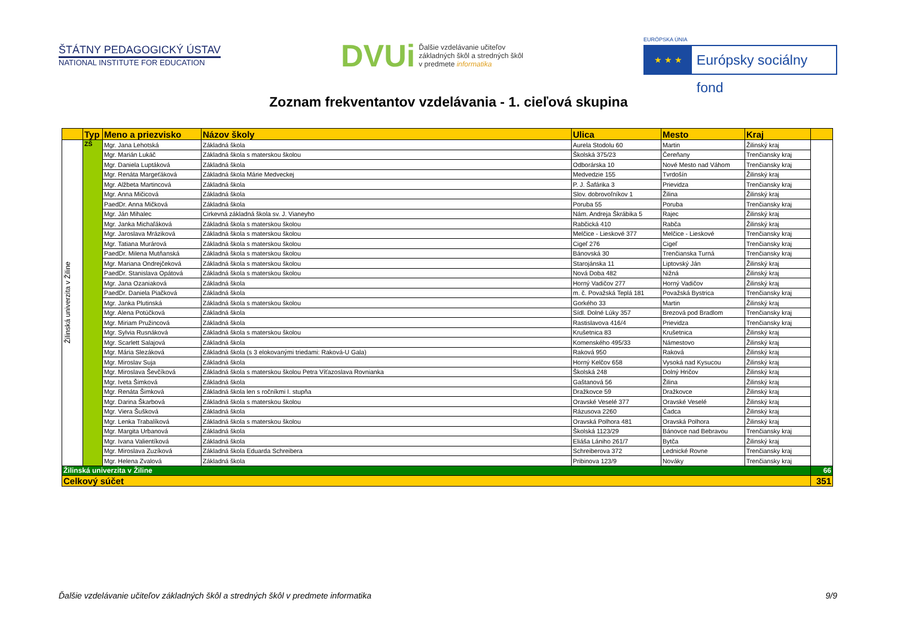ŠTÁTNY PEDAGOGICKÝ ÚSTAV
NATIONAL INSTITUTE FOR EDUCATION
DVUi
Ďalšie vzdelávanie učiteľov
základných škôl a stredných škôl
v predmete informatika
EURÓPSKA ÚNIA
★ ★ ★
Európsky sociálny fond
Zoznam frekventantov vzdelávania - 1. cieľová skupina
| | Typ | Meno a priezvisko | Názov školy | Ulica | Mesto | Kraj | |
| --- | --- | --- | --- | --- | --- | --- | --- |
| Žilinská univerzita v Žiline | ZŠ | Mgr. Jana Lehotská | Základná škola | Aurela Stodolu 60 | Martin | Žilinský kraj | |
| | | Mgr. Marián Lukáč | Základná škola s materskou školou | Školská 375/23 | Čereňany | Trenčiansky kraj | |
| | | Mgr. Daniela Luptáková | Základná škola | Odborárska 10 | Nové Mesto nad Váhom | Trenčiansky kraj | |
| | | Mgr. Renáta Margeťáková | Základná škola Márie Medveckej | Medvedzie 155 | Tvrdošín | Žilinský kraj | |
| | | Mgr. Alžbeta Martincová | Základná škola | P. J. Šafárika 3 | Prievidza | Trenčiansky kraj | |
| | | Mgr. Anna Mičicová | Základná škola | Slov. dobrovoľníkov 1 | Žilina | Žilinský kraj | |
| | | PaedDr. Anna Mičková | Základná škola | Poruba 55 | Poruba | Trenčiansky kraj | |
| | | Mgr. Ján Mihalec | Cirkevná základná škola sv. J. Vianeyho | Nám. Andreja Škrábika 5 | Rajec | Žilinský kraj | |
| | | Mgr. Janka Michaľáková | Základná škola s materskou školou | Rabčická 410 | Rabča | Žilinský kraj | |
| | | Mgr. Jaroslava Mráziková | Základná škola s materskou školou | Melčice - Lieskové 377 | Melčice - Lieskové | Trenčiansky kraj | |
| | | Mgr. Tatiana Murárová | Základná škola s materskou školou | Cigeľ 276 | Cigeľ | Trenčiansky kraj | |
| | | PaedDr. Milena Mutňanská | Základná škola s materskou školou | Bánovská 30 | Trenčianska Turná | Trenčiansky kraj | |
| | | Mgr. Mariana Ondrejčeková | Základná škola s materskou školou | Starojánska 11 | Liptovský Ján | Žilinský kraj | |
| | | PaedDr. Stanislava Opátová | Základná škola s materskou školou | Nová Doba 482 | Nižná | Žilinský kraj | |
| | | Mgr. Jana Ozaniaková | Základná škola | Horný Vadičov 277 | Horný Vadičov | Žilinský kraj | |
| | | PaedDr. Daniela Piačková | Základná škola | m. č. Považská Teplá 181 | Považská Bystrica | Trenčiansky kraj | |
| | | Mgr. Janka Plutinská | Základná škola s materskou školou | Gorkého 33 | Martin | Žilinský kraj | |
| | | Mgr. Alena Potúčková | Základná škola | Sídl. Dolné Lúky 357 | Brezová pod Bradlom | Trenčiansky kraj | |
| | | Mgr. Miriam Pružincová | Základná škola | Rastislavova 416/4 | Prievidza | Trenčiansky kraj | |
| | | Mgr. Sylvia Rusnáková | Základná škola s materskou školou | Krušetnica 83 | Krušetnica | Žilinský kraj | |
| | | Mgr. Scarlett Salajová | Základná škola | Komenského 495/33 | Námestovo | Žilinský kraj | |
| | | Mgr. Mária Slezáková | Základná škola (s 3 elokovanými triedami: Raková-U Gala) | Raková 950 | Raková | Žilinský kraj | |
| | | Mgr. Miroslav Suja | Základná škola | Horný Kelčov 658 | Vysoká nad Kysucou | Žilinský kraj | |
| | | Mgr. Miroslava Ševčíková | Základná škola s materskou školou Petra Víťazoslava Rovnianka | Školská 248 | Dolný Hričov | Žilinský kraj | |
| | | Mgr. Iveta Šimková | Základná škola | Gaštanová 56 | Žilina | Žilinský kraj | |
| | | Mgr. Renáta Šimková | Základná škola len s ročníkmi I. stupňa | Dražkovce 59 | Dražkovce | Žilinský kraj | |
| | | Mgr. Darina Škarbová | Základná škola s materskou školou | Oravské Veselé 377 | Oravské Veselé | Žilinský kraj | |
| | | Mgr. Viera Šušková | Základná škola | Rázusova 2260 | Čadca | Žilinský kraj | |
| | | Mgr. Lenka Trabalíková | Základná škola s materskou školou | Oravská Polhora 481 | Oravská Polhora | Žilinský kraj | |
| | | Mgr. Margita Urbanová | Základná škola | Školská 1123/29 | Bánovce nad Bebravou | Trenčiansky kraj | |
| | | Mgr. Ivana Valientíková | Základná škola | Eliáša Lániho 261/7 | Bytča | Žilinský kraj | |
| | | Mgr. Miroslava Zuzíková | Základná škola Eduarda Schreibera | Schreiberova 372 | Lednické Rovne | Trenčiansky kraj | |
| | | Mgr. Helena Zvalová | Základná škola | Pribinova 123/9 | Nováky | Trenčiansky kraj | |
| Žilinská univerzita v Žiline | | | | | | | 66 |
| Celkový súčet | | | | | | | 351 |
Ďalšie vzdelávanie učiteľov základných škôl a stredných škôl v predmete informatika 9/9